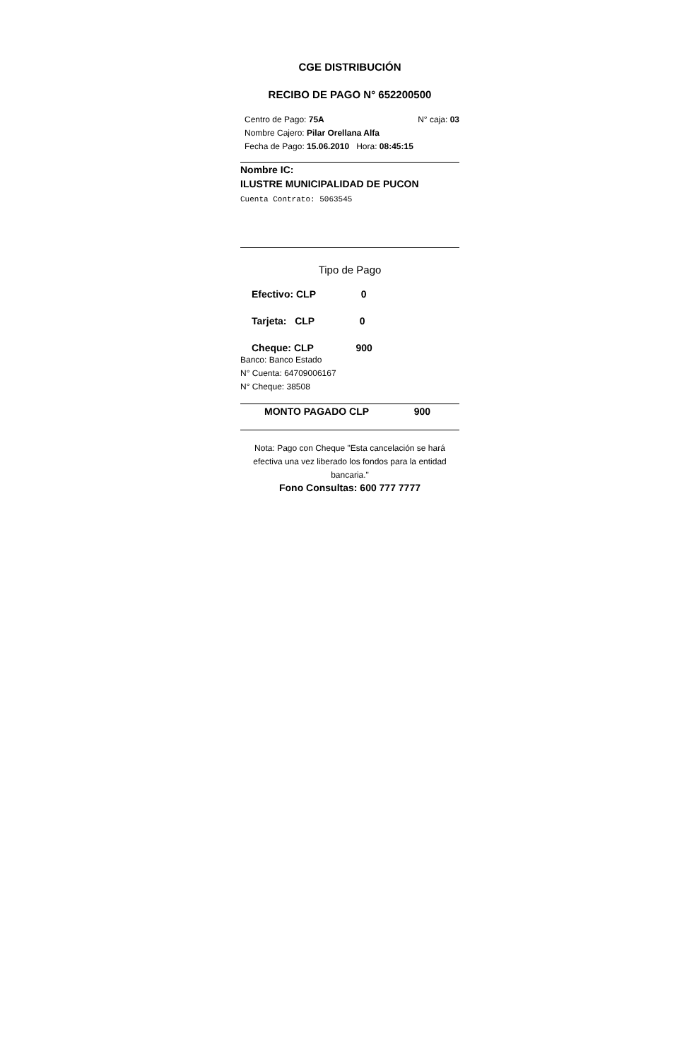CGE DISTRIBUCIÓN
RECIBO DE PAGO N° 652200500
Centro de Pago: 75A N° caja: 03
Nombre Cajero: Pilar Orellana Alfa
Fecha de Pago: 15.06.2010 Hora: 08:45:15
Nombre IC:
ILUSTRE MUNICIPALIDAD DE PUCON
Cuenta Contrato: 5063545
Tipo de Pago
Efectivo: CLP 0
Tarjeta: CLP 0
Cheque: CLP 900
Banco: Banco Estado
N° Cuenta: 64709006167
N° Cheque: 38508
MONTO PAGADO CLP 900
Nota: Pago con Cheque "Esta cancelación se hará efectiva una vez liberado los fondos para la entidad bancaria."
Fono Consultas: 600 777 7777